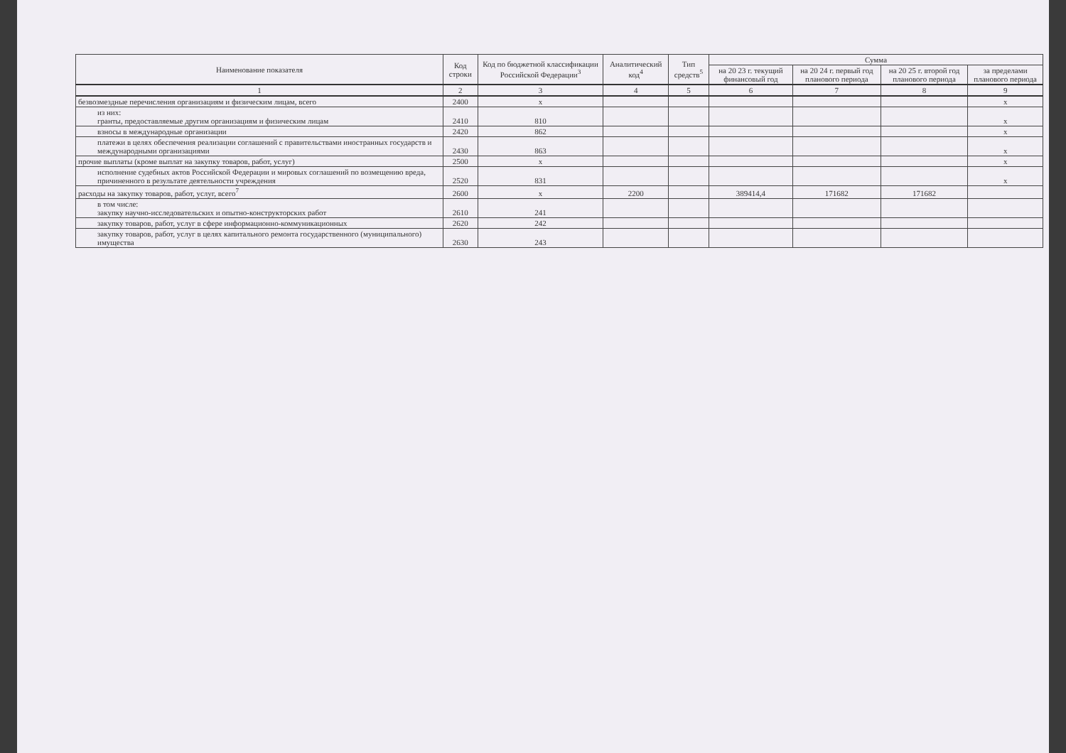| Наименование показателя | Код строки | Код по бюджетной классификации Российской Федерации<sup>3</sup> | Аналитический код<sup>4</sup> | Тип средств<sup>5</sup> | Сумма | | | |
| --- | --- | --- | --- | --- | --- | --- | --- | --- |
| | | | | | на 20 23 г. текущий финансовый год | на 20 24 г. первый год планового периода | на 20 25 г. второй год планового периода | за пределами планового периода |
| 1 | 2 | 3 | 4 | 5 | 6 | 7 | 8 | 9 |
| безвозмездные перечисления организациям и физическим лицам, всего | 2400 | x | | | | | | x |
| из них: гранты, предоставляемые другим организациям и физическим лицам | 2410 | 810 | | | | | | x |
| взносы в международные организации | 2420 | 862 | | | | | | x |
| платежи в целях обеспечения реализации соглашений с правительствами иностранных государств и международными организациями | 2430 | 863 | | | | | | x |
| прочие выплаты (кроме выплат на закупку товаров, работ, услуг) | 2500 | x | | | | | | x |
| исполнение судебных актов Российской Федерации и мировых соглашений по возмещению вреда, причиненного в результате деятельности учреждения | 2520 | 831 | | | | | | x |
| расходы на закупку товаров, работ, услуг, всего<sup>7</sup> | 2600 | x | 2200 | | 389414,4 | 171682 | 171682 | |
| в том числе: закупку научно-исследовательских и опытно-конструкторских работ | 2610 | 241 | | | | | | |
| закупку товаров, работ, услуг в сфере информационно-коммуникационных | 2620 | 242 | | | | | | |
| закупку товаров, работ, услуг в целях капитального ремонта государственного (муниципального) имущества | 2630 | 243 | | | | | | |